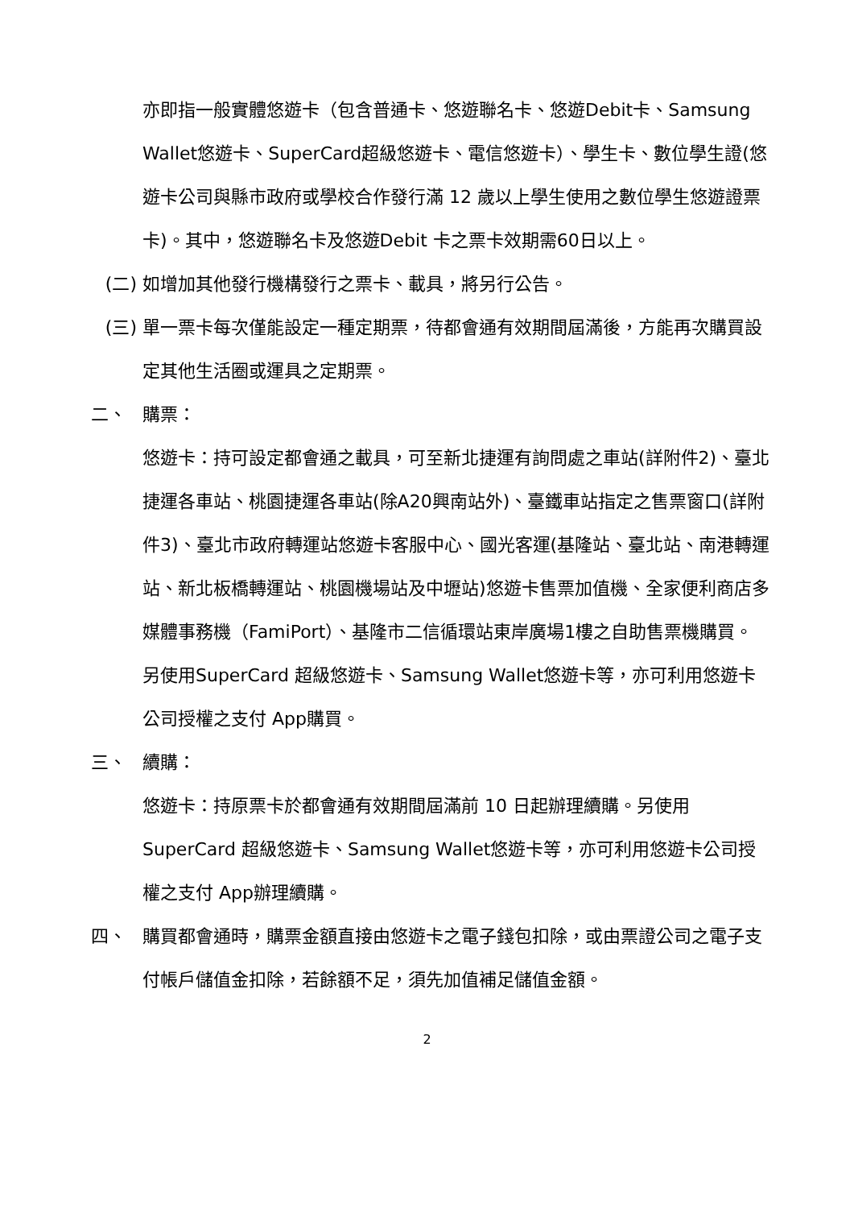亦即指一般實體悠遊卡（包含普通卡、悠遊聯名卡、悠遊Debit卡、Samsung Wallet悠遊卡、SuperCard超級悠遊卡、電信悠遊卡）、學生卡、數位學生證(悠遊卡公司與縣市政府或學校合作發行滿 12 歲以上學生使用之數位學生悠遊證票卡)。其中，悠遊聯名卡及悠遊Debit 卡之票卡效期需60日以上。
(二) 如增加其他發行機構發行之票卡、載具，將另行公告。
(三) 單一票卡每次僅能設定一種定期票，待都會通有效期間屆滿後，方能再次購買設定其他生活圈或運具之定期票。
二、 購票：
悠遊卡：持可設定都會通之載具，可至新北捷運有詢問處之車站(詳附件2)、臺北捷運各車站、桃園捷運各車站(除A20興南站外)、臺鐵車站指定之售票窗口(詳附件3)、臺北市政府轉運站悠遊卡客服中心、國光客運(基隆站、臺北站、南港轉運站、新北板橋轉運站、桃園機場站及中壢站)悠遊卡售票加值機、全家便利商店多媒體事務機（FamiPort）、基隆市二信循環站東岸廣場1樓之自助售票機購買。另使用SuperCard 超級悠遊卡、Samsung Wallet悠遊卡等，亦可利用悠遊卡公司授權之支付 App購買。
三、 續購：
悠遊卡：持原票卡於都會通有效期間屆滿前 10 日起辦理續購。另使用SuperCard 超級悠遊卡、Samsung Wallet悠遊卡等，亦可利用悠遊卡公司授權之支付 App辦理續購。
四、 購買都會通時，購票金額直接由悠遊卡之電子錢包扣除，或由票證公司之電子支付帳戶儲值金扣除，若餘額不足，須先加值補足儲值金額。
2